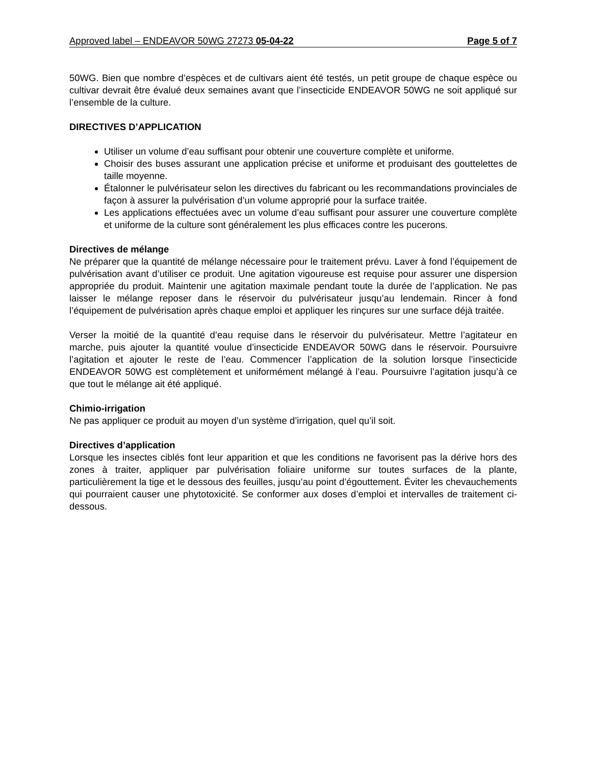Approved label – ENDEAVOR 50WG 27273 05-04-22 Page 5 of 7
50WG. Bien que nombre d’espèces et de cultivars aient été testés, un petit groupe de chaque espèce ou cultivar devrait être évalué deux semaines avant que l’insecticide ENDEAVOR 50WG ne soit appliqué sur l’ensemble de la culture.
DIRECTIVES D’APPLICATION
Utiliser un volume d’eau suffisant pour obtenir une couverture complète et uniforme.
Choisir des buses assurant une application précise et uniforme et produisant des gouttelettes de taille moyenne.
Étalonner le pulvérisateur selon les directives du fabricant ou les recommandations provinciales de façon à assurer la pulvérisation d’un volume approprié pour la surface traitée.
Les applications effectuées avec un volume d’eau suffisant pour assurer une couverture complète et uniforme de la culture sont généralement les plus efficaces contre les pucerons.
Directives de mélange
Ne préparer que la quantité de mélange nécessaire pour le traitement prévu. Laver à fond l’équipement de pulvérisation avant d’utiliser ce produit. Une agitation vigoureuse est requise pour assurer une dispersion appropriée du produit. Maintenir une agitation maximale pendant toute la durée de l’application. Ne pas laisser le mélange reposer dans le réservoir du pulvérisateur jusqu’au lendemain. Rincer à fond l’équipement de pulvérisation après chaque emploi et appliquer les rinçures sur une surface déjà traitée.
Verser la moitié de la quantité d’eau requise dans le réservoir du pulvérisateur. Mettre l’agitateur en marche, puis ajouter la quantité voulue d’insecticide ENDEAVOR 50WG dans le réservoir. Poursuivre l’agitation et ajouter le reste de l’eau. Commencer l’application de la solution lorsque l’insecticide ENDEAVOR 50WG est complètement et uniformément mélangé à l’eau. Poursuivre l’agitation jusqu’à ce que tout le mélange ait été appliqué.
Chimio-irrigation
Ne pas appliquer ce produit au moyen d’un système d’irrigation, quel qu’il soit.
Directives d’application
Lorsque les insectes ciblés font leur apparition et que les conditions ne favorisent pas la dérive hors des zones à traiter, appliquer par pulvérisation foliaire uniforme sur toutes surfaces de la plante, particulièrement la tige et le dessous des feuilles, jusqu’au point d’égouttement. Éviter les chevauchements qui pourraient causer une phytotoxicité. Se conformer aux doses d’emploi et intervalles de traitement ci-dessous.